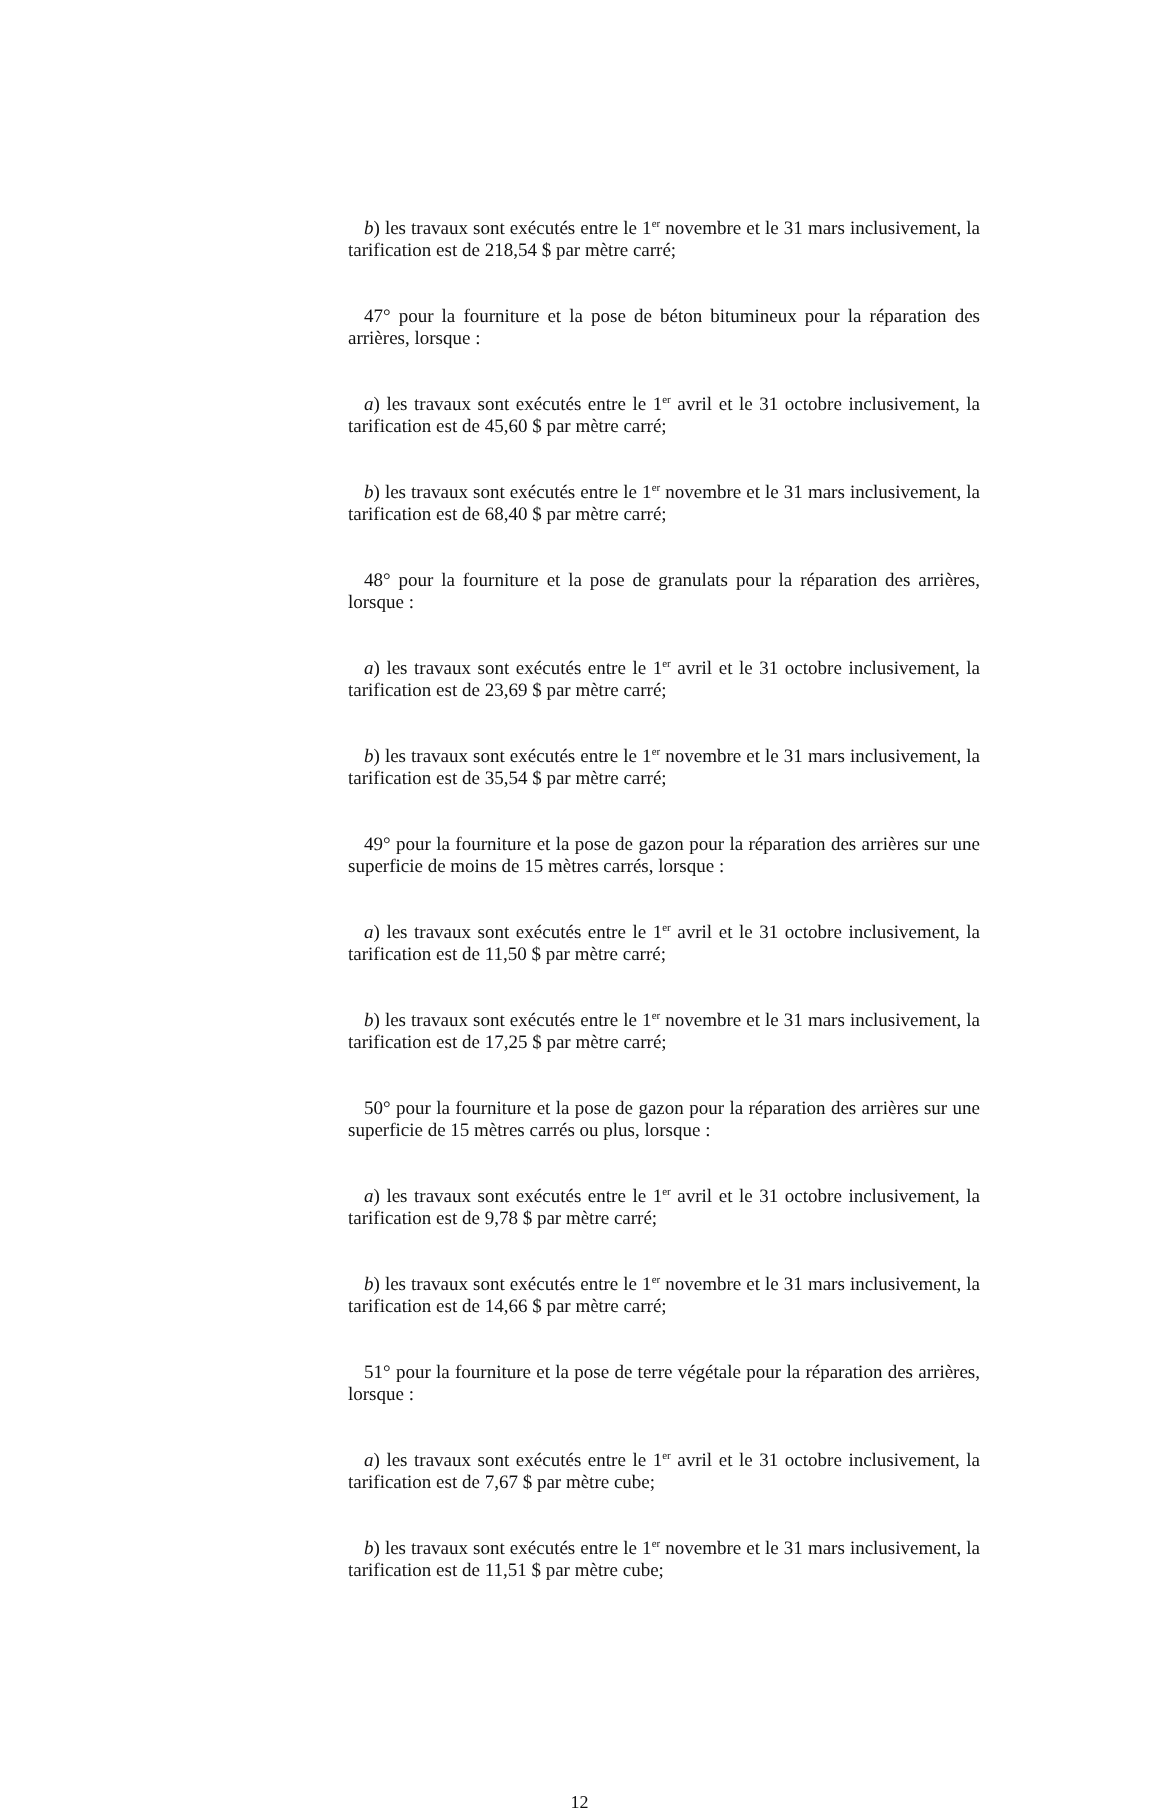b) les travaux sont exécutés entre le 1<sup>er</sup> novembre et le 31 mars inclusivement, la tarification est de 218,54 $ par mètre carré;
47° pour la fourniture et la pose de béton bitumineux pour la réparation des arrières, lorsque :
a) les travaux sont exécutés entre le 1<sup>er</sup> avril et le 31 octobre inclusivement, la tarification est de 45,60 $ par mètre carré;
b) les travaux sont exécutés entre le 1<sup>er</sup> novembre et le 31 mars inclusivement, la tarification est de 68,40 $ par mètre carré;
48° pour la fourniture et la pose de granulats pour la réparation des arrières, lorsque :
a) les travaux sont exécutés entre le 1<sup>er</sup> avril et le 31 octobre inclusivement, la tarification est de 23,69 $ par mètre carré;
b) les travaux sont exécutés entre le 1<sup>er</sup> novembre et le 31 mars inclusivement, la tarification est de 35,54 $ par mètre carré;
49° pour la fourniture et la pose de gazon pour la réparation des arrières sur une superficie de moins de 15 mètres carrés, lorsque :
a) les travaux sont exécutés entre le 1<sup>er</sup> avril et le 31 octobre inclusivement, la tarification est de 11,50 $ par mètre carré;
b) les travaux sont exécutés entre le 1<sup>er</sup> novembre et le 31 mars inclusivement, la tarification est de 17,25 $ par mètre carré;
50° pour la fourniture et la pose de gazon pour la réparation des arrières sur une superficie de 15 mètres carrés ou plus, lorsque :
a) les travaux sont exécutés entre le 1<sup>er</sup> avril et le 31 octobre inclusivement, la tarification est de 9,78 $ par mètre carré;
b) les travaux sont exécutés entre le 1<sup>er</sup> novembre et le 31 mars inclusivement, la tarification est de 14,66 $ par mètre carré;
51° pour la fourniture et la pose de terre végétale pour la réparation des arrières, lorsque :
a) les travaux sont exécutés entre le 1<sup>er</sup> avril et le 31 octobre inclusivement, la tarification est de 7,67 $ par mètre cube;
b) les travaux sont exécutés entre le 1<sup>er</sup> novembre et le 31 mars inclusivement, la tarification est de 11,51 $ par mètre cube;
12